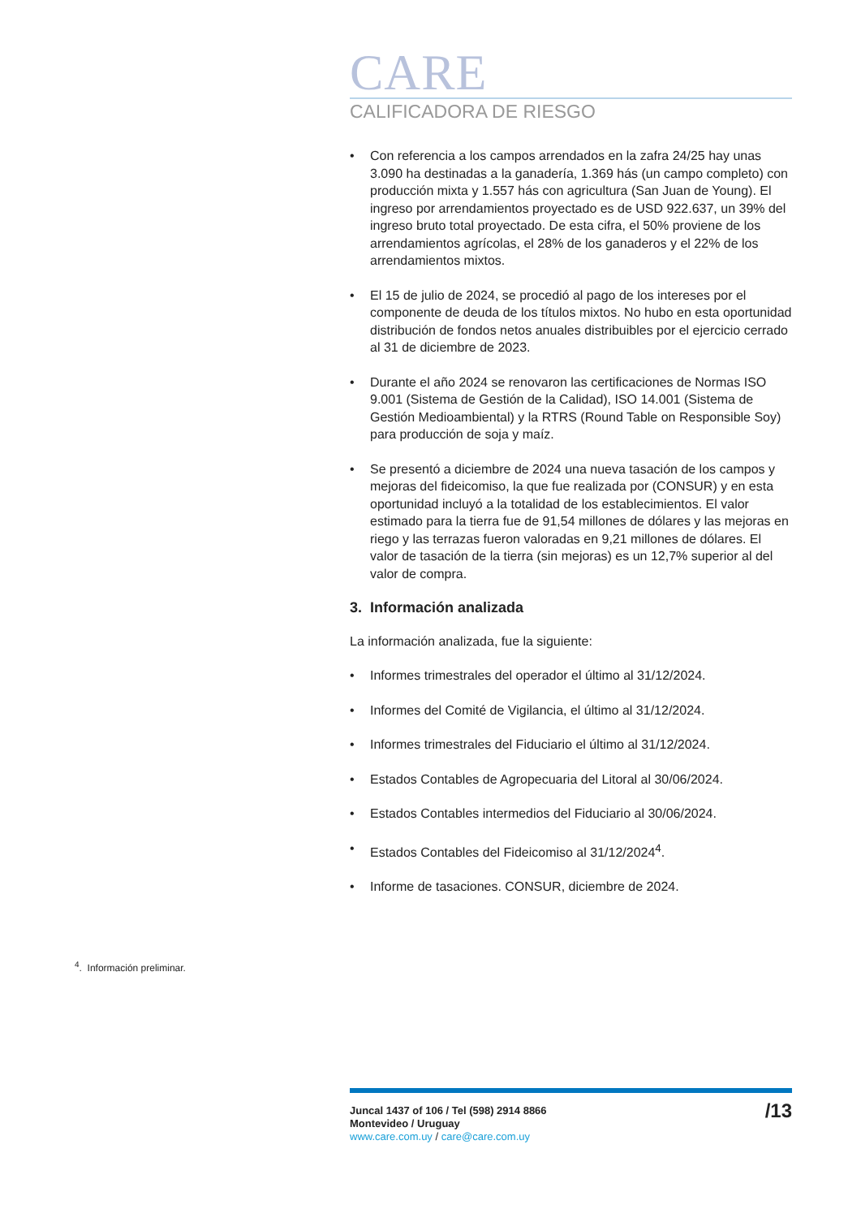CARE
CALIFICADORA DE RIESGO
• Con referencia a los campos arrendados en la zafra 24/25 hay unas 3.090 ha destinadas a la ganadería, 1.369 hás (un campo completo) con producción mixta y 1.557 hás con agricultura (San Juan de Young). El ingreso por arrendamientos proyectado es de USD 922.637, un 39% del ingreso bruto total proyectado. De esta cifra, el 50% proviene de los arrendamientos agrícolas, el 28% de los ganaderos y el 22% de los arrendamientos mixtos.
• El 15 de julio de 2024, se procedió al pago de los intereses por el componente de deuda de los títulos mixtos. No hubo en esta oportunidad distribución de fondos netos anuales distribuibles por el ejercicio cerrado al 31 de diciembre de 2023.
• Durante el año 2024 se renovaron las certificaciones de Normas ISO 9.001 (Sistema de Gestión de la Calidad), ISO 14.001 (Sistema de Gestión Medioambiental) y la RTRS (Round Table on Responsible Soy) para producción de soja y maíz.
• Se presentó a diciembre de 2024 una nueva tasación de los campos y mejoras del fideicomiso, la que fue realizada por (CONSUR) y en esta oportunidad incluyó a la totalidad de los establecimientos. El valor estimado para la tierra fue de 91,54 millones de dólares y las mejoras en riego y las terrazas fueron valoradas en 9,21 millones de dólares. El valor de tasación de la tierra (sin mejoras) es un 12,7% superior al del valor de compra.
3. Información analizada
La información analizada, fue la siguiente:
• Informes trimestrales del operador el último al 31/12/2024.
• Informes del Comité de Vigilancia, el último al 31/12/2024.
• Informes trimestrales del Fiduciario el último al 31/12/2024.
• Estados Contables de Agropecuaria del Litoral al 30/06/2024.
• Estados Contables intermedios del Fiduciario al 30/06/2024.
• Estados Contables del Fideicomiso al 31/12/2024<sup>4</sup>.
• Informe de tasaciones. CONSUR, diciembre de 2024.
<sup>4</sup>. Información preliminar.
Juncal 1437 of 106 / Tel (598) 2914 8866
Montevideo / Uruguay
www.care.com.uy / care@care.com.uy
/13